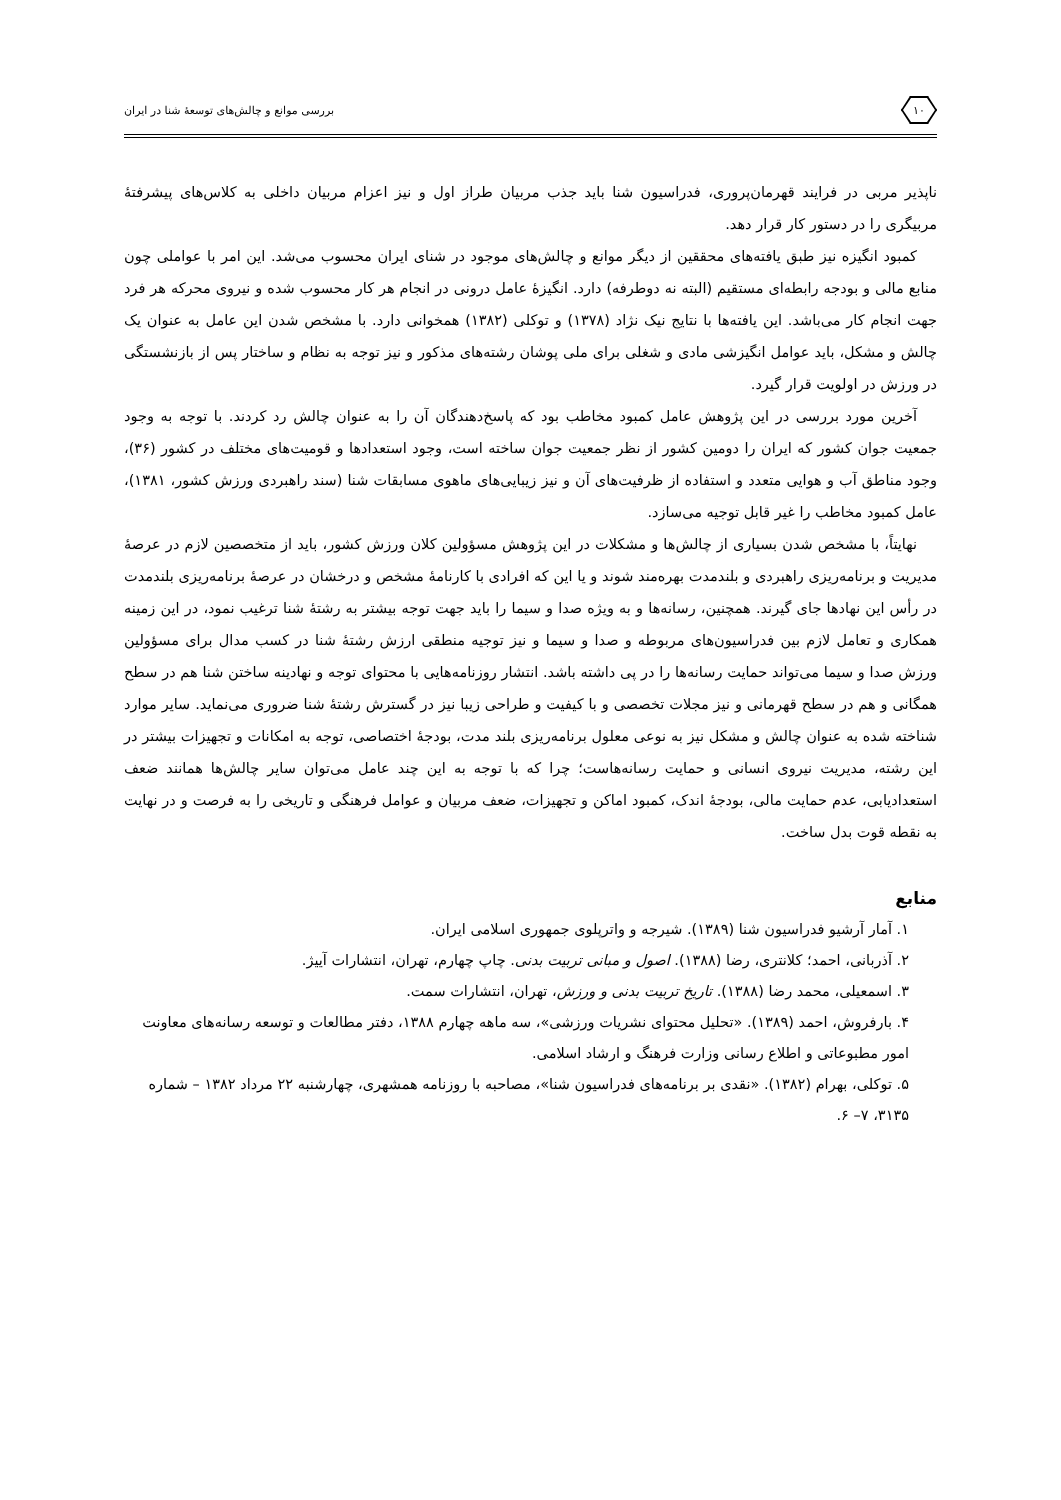۱۰
بررسی موانع و چالش‌های توسعهٔ شنا در ایران
ناپذیر مربی در فرایند قهرمان‌پروری، فدراسیون شنا باید جذب مربیان طراز اول و نیز اعزام مربیان داخلی به کلاس‌های پیشرفتهٔ مربیگری را در دستور کار قرار دهد.
کمبود انگیزه نیز طبق یافته‌های محققین از دیگر موانع و چالش‌های موجود در شنای ایران محسوب می‌شد. این امر با عواملی چون منابع مالی و بودجه رابطه‌ای مستقیم (البته نه دوطرفه) دارد. انگیزهٔ عامل درونی در انجام هر کار محسوب شده و نیروی محرکه هر فرد جهت انجام کار می‌باشد. این یافته‌ها با نتایج نیک نژاد (۱۳۷۸) و توکلی (۱۳۸۲) همخوانی دارد. با مشخص شدن این عامل به عنوان یک چالش و مشکل، باید عوامل انگیزشی مادی و شغلی برای ملی پوشان رشته‌های مذکور و نیز توجه به نظام و ساختار پس از بازنشستگی در ورزش در اولویت قرار گیرد.
آخرین مورد بررسی در این پژوهش عامل کمبود مخاطب بود که پاسخ‌دهندگان آن را به عنوان چالش رد کردند. با توجه به وجود جمعیت جوان کشور که ایران را دومین کشور از نظر جمعیت جوان ساخته است، وجود استعدادها و قومیت‌های مختلف در کشور (۳۶)، وجود مناطق آب و هوایی متعدد و استفاده از ظرفیت‌های آن و نیز زیبایی‌های ماهوی مسابقات شنا (سند راهبردی ورزش کشور، ۱۳۸۱)، عامل کمبود مخاطب را غیر قابل توجیه می‌سازد.
نهایتاً، با مشخص شدن بسیاری از چالش‌ها و مشکلات در این پژوهش مسؤولین کلان ورزش کشور، باید از متخصصین لازم در عرصهٔ مدیریت و برنامه‌ریزی راهبردی و بلندمدت بهره‌مند شوند و یا این که افرادی با کارنامهٔ مشخص و درخشان در عرصهٔ برنامه‌ریزی بلندمدت در رأس این نهادها جای گیرند. همچنین، رسانه‌ها و به ویژه صدا و سیما را باید جهت توجه بیشتر به رشتهٔ شنا ترغیب نمود، در این زمینه همکاری و تعامل لازم بین فدراسیون‌های مربوطه و صدا و سیما و نیز توجیه منطقی ارزش رشتهٔ شنا در کسب مدال برای مسؤولین ورزش صدا و سیما می‌تواند حمایت رسانه‌ها را در پی داشته باشد. انتشار روزنامه‌هایی با محتوای توجه و نهادینه ساختن شنا هم در سطح همگانی و هم در سطح قهرمانی و نیز مجلات تخصصی و با کیفیت و طراحی زیبا نیز در گسترش رشتهٔ شنا ضروری می‌نماید. سایر موارد شناخته شده به عنوان چالش و مشکل نیز به نوعی معلول برنامه‌ریزی بلند مدت، بودجهٔ اختصاصی، توجه به امکانات و تجهیزات بیشتر در این رشته، مدیریت نیروی انسانی و حمایت رسانه‌هاست؛ چرا که با توجه به این چند عامل می‌توان سایر چالش‌ها همانند ضعف استعدادیابی، عدم حمایت مالی، بودجهٔ اندک، کمبود اماکن و تجهیزات، ضعف مربیان و عوامل فرهنگی و تاریخی را به فرصت و در نهایت به نقطه قوت بدل ساخت.
منابع
۱. آمار آرشیو فدراسیون شنا (۱۳۸۹). شیرجه و واترپلوی جمهوری اسلامی ایران.
۲. آذربانی، احمد؛ کلانتری، رضا (۱۳۸۸). اصول و مبانی تربیت بدنی. چاپ چهارم، تهران، انتشارات آییژ.
۳. اسمعیلی، محمد رضا (۱۳۸۸). تاریخ تربیت بدنی و ورزش، تهران، انتشارات سمت.
۴. بارفروش، احمد (۱۳۸۹). «تحلیل محتوای نشریات ورزشی»، سه ماهه چهارم ۱۳۸۸، دفتر مطالعات و توسعه رسانه‌های معاونت امور مطبوعاتی و اطلاع رسانی وزارت فرهنگ و ارشاد اسلامی.
۵. توکلی، بهرام (۱۳۸۲). «نقدی بر برنامه‌های فدراسیون شنا»، مصاحبه با روزنامه همشهری، چهارشنبه ۲۲ مرداد ۱۳۸۲ – شماره ۳۱۳۵، ۷– ۶.